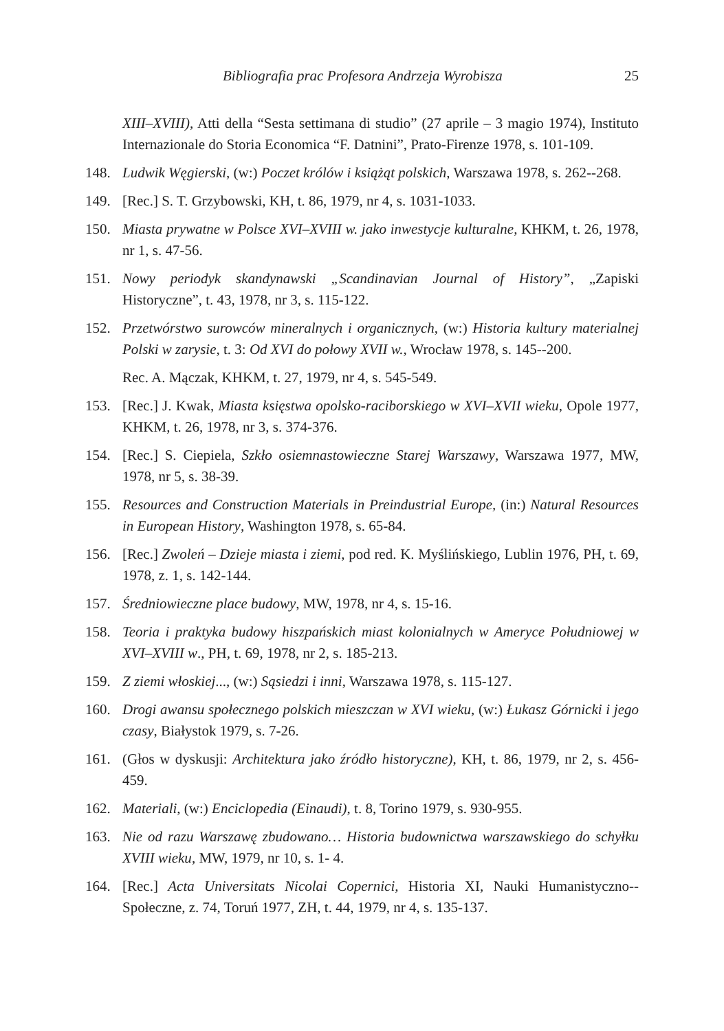Bibliografia prac Profesora Andrzeja Wyrobisza 25
XIII–XVIII), Atti della “Sesta settimana di studio” (27 aprile – 3 magio 1974), Instituto Internazionale do Storia Economica “F. Datnini”, Prato-Firenze 1978, s. 101-109.
148. Ludwik Węgierski, (w:) Poczet królów i książąt polskich, Warszawa 1978, s. 262--268.
149. [Rec.] S. T. Grzybowski, KH, t. 86, 1979, nr 4, s. 1031-1033.
150. Miasta prywatne w Polsce XVI–XVIII w. jako inwestycje kulturalne, KHKM, t. 26, 1978, nr 1, s. 47-56.
151. Nowy periodyk skandynawski „Scandinavian Journal of History”, „Zapiski Historyczne”, t. 43, 1978, nr 3, s. 115-122.
152. Przetwórstwo surowców mineralnych i organicznych, (w:) Historia kultury materialnej Polski w zarysie, t. 3: Od XVI do połowy XVII w., Wrocław 1978, s. 145--200.
Rec. A. Mączak, KHKM, t. 27, 1979, nr 4, s. 545-549.
153. [Rec.] J. Kwak, Miasta księstwa opolsko-raciborskiego w XVI–XVII wieku, Opole 1977, KHKM, t. 26, 1978, nr 3, s. 374-376.
154. [Rec.] S. Ciepiela, Szkło osiemnastowieczne Starej Warszawy, Warszawa 1977, MW, 1978, nr 5, s. 38-39.
155. Resources and Construction Materials in Preindustrial Europe, (in:) Natural Resources in European History, Washington 1978, s. 65-84.
156. [Rec.] Zwoleń – Dzieje miasta i ziemi, pod red. K. Myślińskiego, Lublin 1976, PH, t. 69, 1978, z. 1, s. 142-144.
157. Średniowieczne place budowy, MW, 1978, nr 4, s. 15-16.
158. Teoria i praktyka budowy hiszpańskich miast kolonialnych w Ameryce Południowej w XVI–XVIII w., PH, t. 69, 1978, nr 2, s. 185-213.
159. Z ziemi włoskiej..., (w:) Sąsiedzi i inni, Warszawa 1978, s. 115-127.
160. Drogi awansu społecznego polskich mieszczan w XVI wieku, (w:) Łukasz Górnicki i jego czasy, Białystok 1979, s. 7-26.
161. (Głos w dyskusji: Architektura jako źródło historyczne), KH, t. 86, 1979, nr 2, s. 456-459.
162. Materiali, (w:) Enciclopedia (Einaudi), t. 8, Torino 1979, s. 930-955.
163. Nie od razu Warszawę zbudowano… Historia budownictwa warszawskiego do schyłku XVIII wieku, MW, 1979, nr 10, s. 1- 4.
164. [Rec.] Acta Universitats Nicolai Copernici, Historia XI, Nauki Humanistyczno--Społeczne, z. 74, Toruń 1977, ZH, t. 44, 1979, nr 4, s. 135-137.